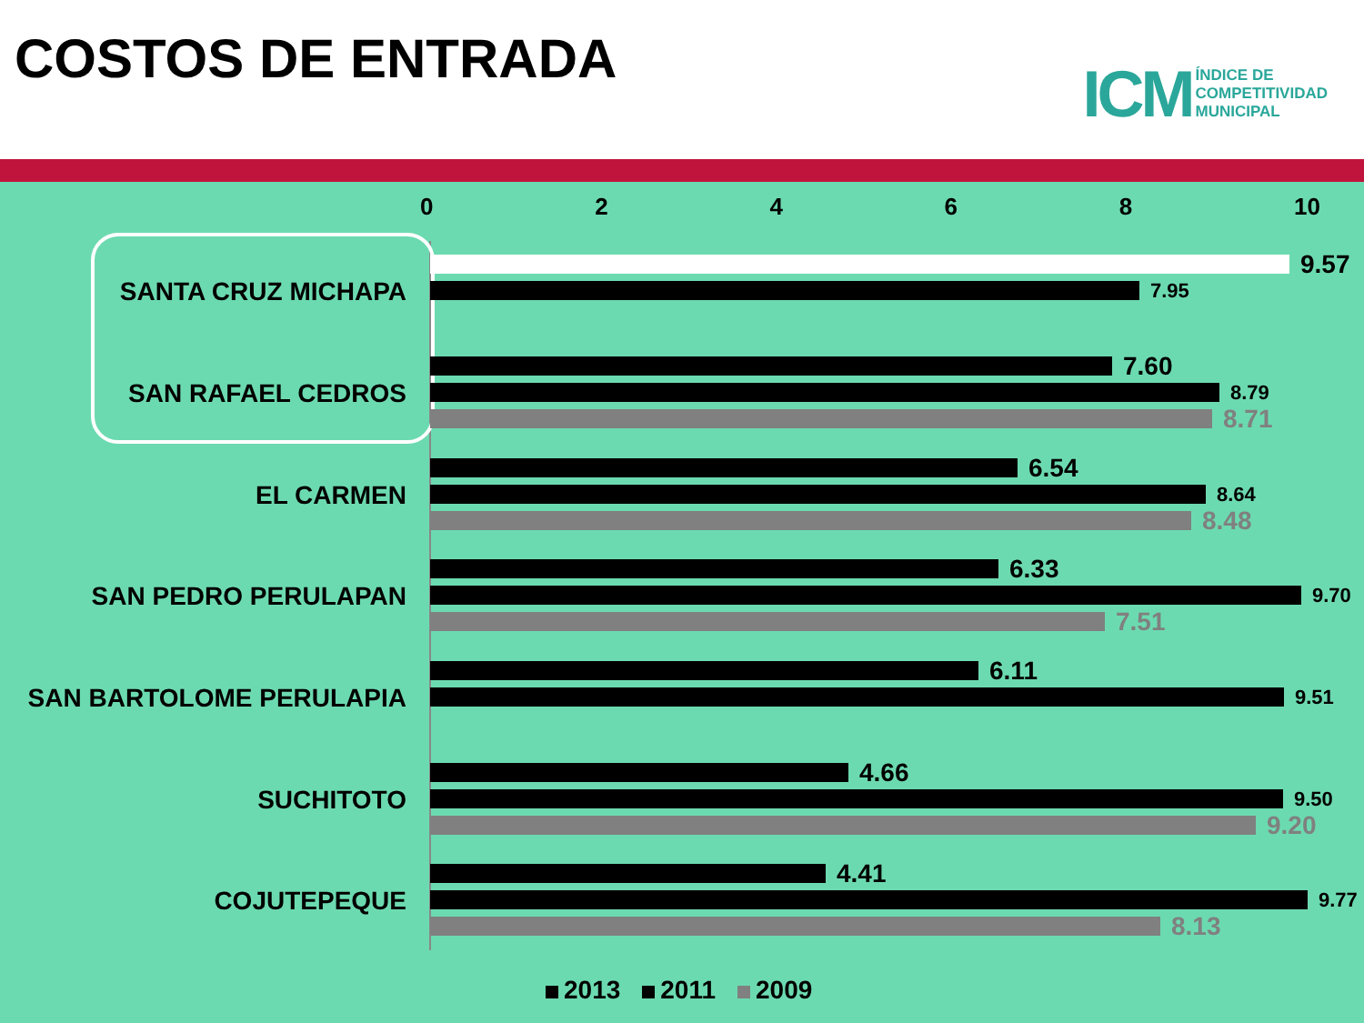COSTOS DE ENTRADA
ICM
ÍNDICE DE
COMPETITIVIDAD
MUNICIPAL
02468 10
SANTA CRUZ MICHAPA
9.57
7.95
SAN RAFAEL CEDROS
7.60
8.79
8.71
EL CARMEN
6.54
8.64
8.48
SAN PEDRO PERULAPAN
6.33
9.70
7.51
SAN BARTOLOME PERULAPIA
6.11
9.51
SUCHITOTO
4.66
9.50
9.20
COJUTEPEQUE
4.41
9.77
8.13
2013 2011 2009